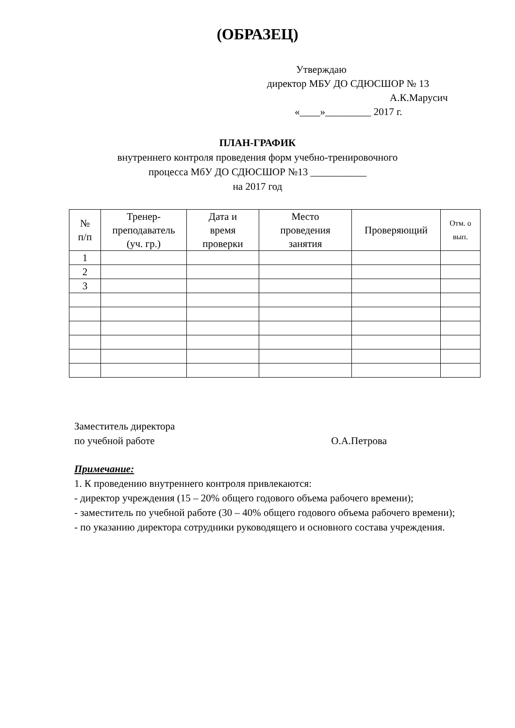(ОБРАЗЕЦ)
Утверждаю
директор МБУ ДО СДЮСШОР № 13
А.К.Марусич
«____»_________ 2017 г.
ПЛАН-ГРАФИК
внутреннего контроля проведения форм учебно-тренировочного
процесса МбУ ДО СДЮСШОР №13 ___________
на 2017 год
| № п/п | Тренер- преподаватель (уч. гр.) | Дата и время проверки | Место проведения занятия | Проверяющий | Отм. о вып. |
| --- | --- | --- | --- | --- | --- |
| 1 | | | | | |
| 2 | | | | | |
| 3 | | | | | |
Заместитель директора
по учебной работе О.А.Петрова
Примечание:
1. К проведению внутреннего контроля привлекаются:
- директор учреждения (15 – 20% общего годового объема рабочего времени);
- заместитель по учебной работе (30 – 40% общего годового объема рабочего времени);
- по указанию директора сотрудники руководящего и основного состава учреждения.